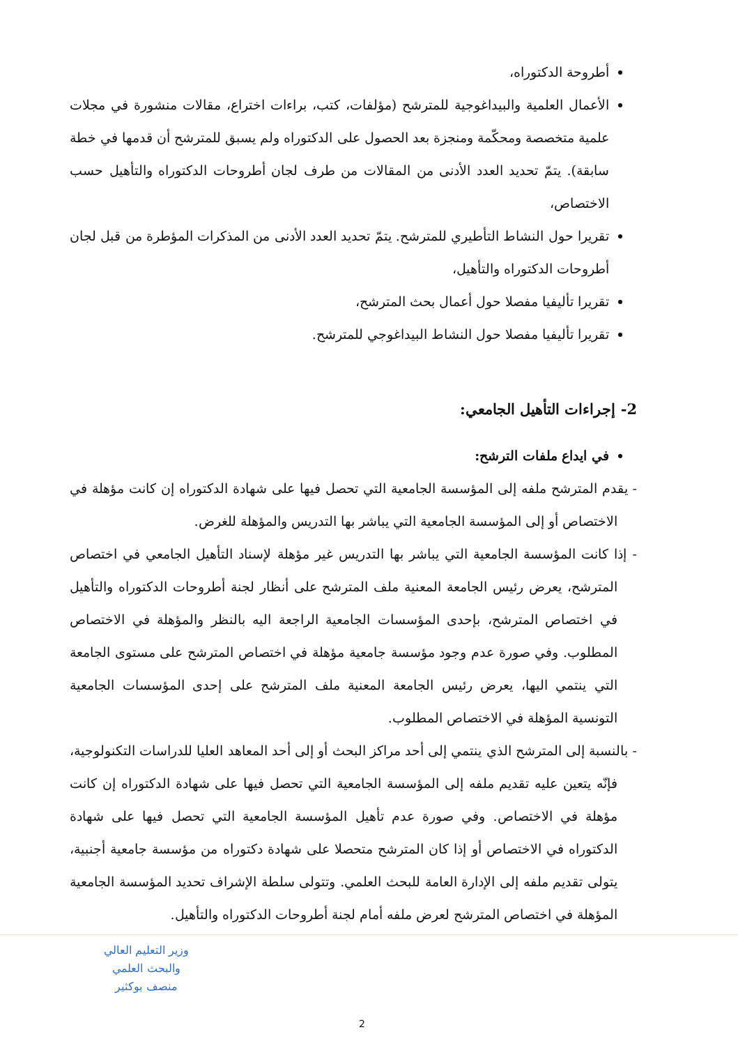أطروحة الدكتوراه،
الأعمال العلمية والبيداغوجية للمترشح (مؤلفات، كتب، براءات اختراع، مقالات منشورة في مجلات علمية متخصصة ومحكّمة ومنجزة بعد الحصول على الدكتوراه ولم يسبق للمترشح أن قدمها في خطة سابقة). يتمّ تحديد العدد الأدنى من المقالات من طرف لجان أطروحات الدكتوراه والتأهيل حسب الاختصاص،
تقريرا حول النشاط التأطيري للمترشح. يتمّ تحديد العدد الأدنى من المذكرات المؤطرة من قبل لجان أطروحات الدكتوراه والتأهيل،
تقريرا تأليفيا مفصلا حول أعمال بحث المترشح،
تقريرا تأليفيا مفصلا حول النشاط البيداغوجي للمترشح.
2- إجراءات التأهيل الجامعي:
في ايداع ملفات الترشح:
- يقدم المترشح ملفه إلى المؤسسة الجامعية التي تحصل فيها على شهادة الدكتوراه إن كانت مؤهلة في الاختصاص أو إلى المؤسسة الجامعية التي يباشر بها التدريس والمؤهلة للغرض.
- إذا كانت المؤسسة الجامعية التي يباشر بها التدريس غير مؤهلة لإسناد التأهيل الجامعي في اختصاص المترشح، يعرض رئيس الجامعة المعنية ملف المترشح على أنظار لجنة أطروحات الدكتوراه والتأهيل في اختصاص المترشح، بإحدى المؤسسات الجامعية الراجعة اليه بالنظر والمؤهلة في الاختصاص المطلوب. وفي صورة عدم وجود مؤسسة جامعية مؤهلة في اختصاص المترشح على مستوى الجامعة التي ينتمي اليها، يعرض رئيس الجامعة المعنية ملف المترشح على إحدى المؤسسات الجامعية التونسية المؤهلة في الاختصاص المطلوب.
- بالنسبة إلى المترشح الذي ينتمي إلى أحد مراكز البحث أو إلى أحد المعاهد العليا للدراسات التكنولوجية، فإنّه يتعين عليه تقديم ملفه إلى المؤسسة الجامعية التي تحصل فيها على شهادة الدكتوراه إن كانت مؤهلة في الاختصاص. وفي صورة عدم تأهيل المؤسسة الجامعية التي تحصل فيها على شهادة الدكتوراه في الاختصاص أو إذا كان المترشح متحصلا على شهادة دكتوراه من مؤسسة جامعية أجنبية، يتولى تقديم ملفه إلى الإدارة العامة للبحث العلمي. وتتولى سلطة الإشراف تحديد المؤسسة الجامعية المؤهلة في اختصاص المترشح لعرض ملفه أمام لجنة أطروحات الدكتوراه والتأهيل.
وزير التعليم العالي
والبحث العلمي
منصف بوكثير
2